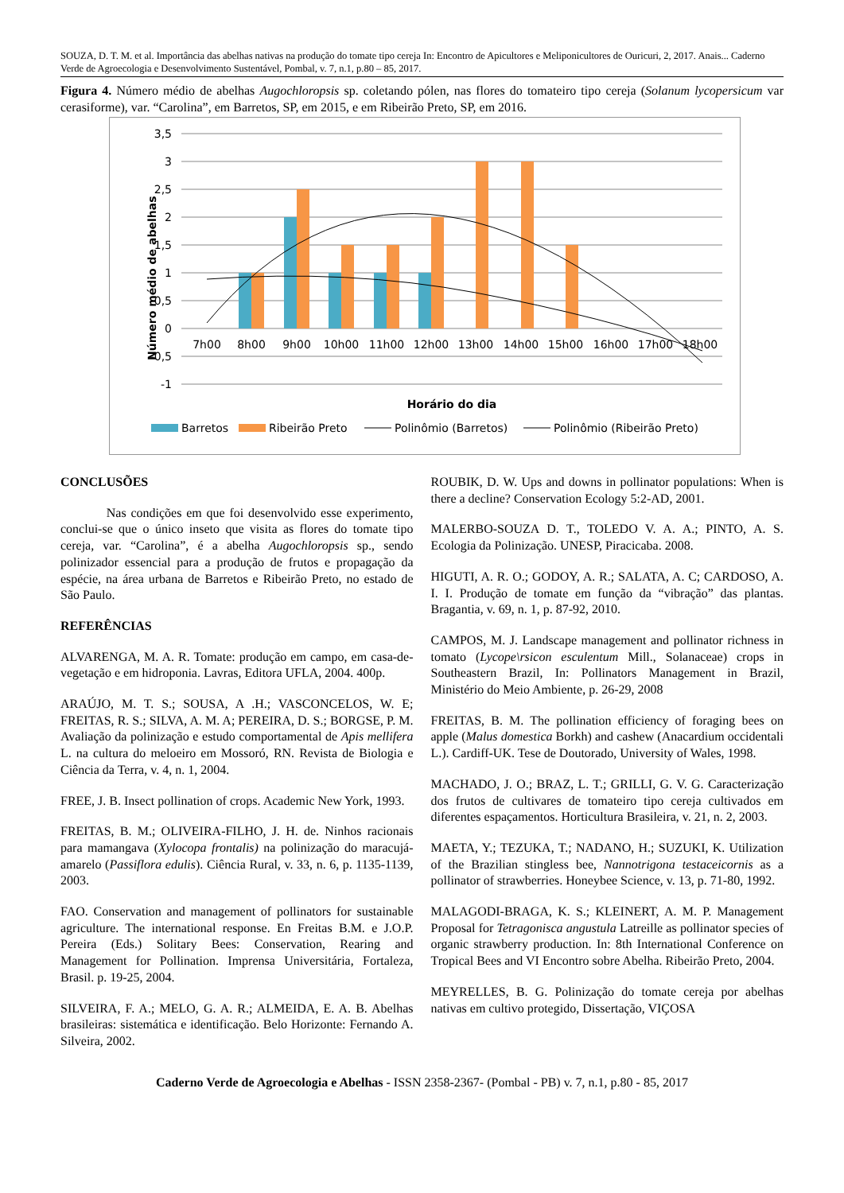SOUZA, D. T. M. et al. Importância das abelhas nativas na produção do tomate tipo cereja In: Encontro de Apicultores e Meliponicultores de Ouricuri, 2, 2017. Anais... Caderno Verde de Agroecologia e Desenvolvimento Sustentável, Pombal, v. 7, n.1, p.80 – 85, 2017.
Figura 4. Número médio de abelhas Augochloropsis sp. coletando pólen, nas flores do tomateiro tipo cereja (Solanum lycopersicum var cerasiforme), var. “Carolina”, em Barretos, SP, em 2015, e em Ribeirão Preto, SP, em 2016.
3,5
3
2,5
2
1,5
1
0,5
0
-0,5
-1
7h00
8h00
9h00
10h00
11h00
12h00
13h00
14h00
15h00
16h00
17h00
18h00
Horário do dia
Número médio de abelhas
Barretos
Ribeirão Preto
Polinômio (Barretos)
Polinômio (Ribeirão Preto)
CONCLUSÕES
Nas condições em que foi desenvolvido esse experimento, conclui-se que o único inseto que visita as flores do tomate tipo cereja, var. “Carolina”, é a abelha Augochloropsis sp., sendo polinizador essencial para a produção de frutos e propagação da espécie, na área urbana de Barretos e Ribeirão Preto, no estado de São Paulo.
REFERÊNCIAS
ALVARENGA, M. A. R. Tomate: produção em campo, em casa-de-vegetação e em hidroponia. Lavras, Editora UFLA, 2004. 400p.
ARAÚJO, M. T. S.; SOUSA, A .H.; VASCONCELOS, W. E; FREITAS, R. S.; SILVA, A. M. A; PEREIRA, D. S.; BORGSE, P. M. Avaliação da polinização e estudo comportamental de Apis mellifera L. na cultura do meloeiro em Mossoró, RN. Revista de Biologia e Ciência da Terra, v. 4, n. 1, 2004.
FREE, J. B. Insect pollination of crops. Academic New York, 1993.
FREITAS, B. M.; OLIVEIRA-FILHO, J. H. de. Ninhos racionais para mamangava (Xylocopa frontalis) na polinização do maracujá-amarelo (Passiflora edulis). Ciência Rural, v. 33, n. 6, p. 1135-1139, 2003.
FAO. Conservation and management of pollinators for sustainable agriculture. The international response. En Freitas B.M. e J.O.P. Pereira (Eds.) Solitary Bees: Conservation, Rearing and Management for Pollination. Imprensa Universitária, Fortaleza, Brasil. p. 19-25, 2004.
SILVEIRA, F. A.; MELO, G. A. R.; ALMEIDA, E. A. B. Abelhas brasileiras: sistemática e identificação. Belo Horizonte: Fernando A. Silveira, 2002.
ROUBIK, D. W. Ups and downs in pollinator populations: When is there a decline? Conservation Ecology 5:2-AD, 2001.
MALERBO-SOUZA D. T., TOLEDO V. A. A.; PINTO, A. S. Ecologia da Polinização. UNESP, Piracicaba. 2008.
HIGUTI, A. R. O.; GODOY, A. R.; SALATA, A. C; CARDOSO, A. I. I. Produção de tomate em função da “vibração” das plantas. Bragantia, v. 69, n. 1, p. 87-92, 2010.
CAMPOS, M. J. Landscape management and pollinator richness in tomato (Lycope\rsicon esculentum Mill., Solanaceae) crops in Southeastern Brazil, In: Pollinators Management in Brazil, Ministério do Meio Ambiente, p. 26-29, 2008
FREITAS, B. M. The pollination efficiency of foraging bees on apple (Malus domestica Borkh) and cashew (Anacardium occidentali L.). Cardiff-UK. Tese de Doutorado, University of Wales, 1998.
MACHADO, J. O.; BRAZ, L. T.; GRILLI, G. V. G. Caracterização dos frutos de cultivares de tomateiro tipo cereja cultivados em diferentes espaçamentos. Horticultura Brasileira, v. 21, n. 2, 2003.
MAETA, Y.; TEZUKA, T.; NADANO, H.; SUZUKI, K. Utilization of the Brazilian stingless bee, Nannotrigona testaceicornis as a pollinator of strawberries. Honeybee Science, v. 13, p. 71-80, 1992.
MALAGODI-BRAGA, K. S.; KLEINERT, A. M. P. Management Proposal for Tetragonisca angustula Latreille as pollinator species of organic strawberry production. In: 8th International Conference on Tropical Bees and VI Encontro sobre Abelha. Ribeirão Preto, 2004.
MEYRELLES, B. G. Polinização do tomate cereja por abelhas nativas em cultivo protegido, Dissertação, VIÇOSA
Caderno Verde de Agroecologia e Abelhas - ISSN 2358-2367- (Pombal - PB) v. 7, n.1, p.80 - 85, 2017